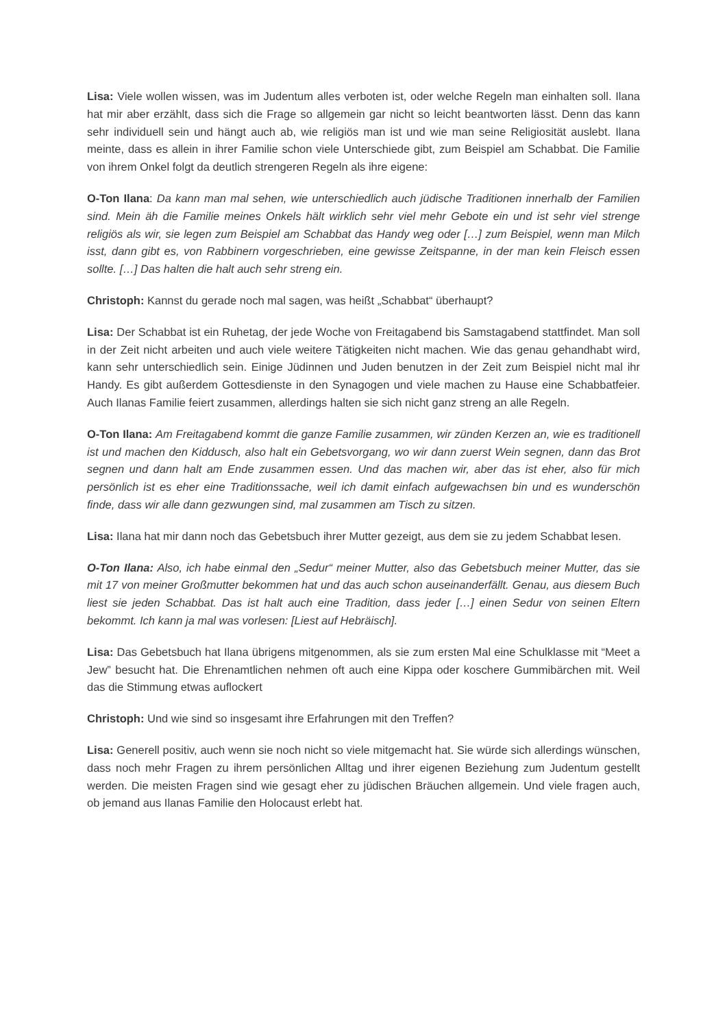Lisa: Viele wollen wissen, was im Judentum alles verboten ist, oder welche Regeln man einhalten soll. Ilana hat mir aber erzählt, dass sich die Frage so allgemein gar nicht so leicht beantworten lässt. Denn das kann sehr individuell sein und hängt auch ab, wie religiös man ist und wie man seine Religiosität auslebt. Ilana meinte, dass es allein in ihrer Familie schon viele Unterschiede gibt, zum Beispiel am Schabbat. Die Familie von ihrem Onkel folgt da deutlich strengeren Regeln als ihre eigene:
O-Ton Ilana: Da kann man mal sehen, wie unterschiedlich auch jüdische Traditionen innerhalb der Familien sind. Mein äh die Familie meines Onkels hält wirklich sehr viel mehr Gebote ein und ist sehr viel strenge religiös als wir, sie legen zum Beispiel am Schabbat das Handy weg oder […] zum Beispiel, wenn man Milch isst, dann gibt es, von Rabbinern vorgeschrieben, eine gewisse Zeitspanne, in der man kein Fleisch essen sollte. […] Das halten die halt auch sehr streng ein.
Christoph: Kannst du gerade noch mal sagen, was heißt „Schabbat“ überhaupt?
Lisa: Der Schabbat ist ein Ruhetag, der jede Woche von Freitagabend bis Samstagabend stattfindet. Man soll in der Zeit nicht arbeiten und auch viele weitere Tätigkeiten nicht machen. Wie das genau gehandhabt wird, kann sehr unterschiedlich sein. Einige Jüdinnen und Juden benutzen in der Zeit zum Beispiel nicht mal ihr Handy. Es gibt außerdem Gottesdienste in den Synagogen und viele machen zu Hause eine Schabbatfeier. Auch Ilanas Familie feiert zusammen, allerdings halten sie sich nicht ganz streng an alle Regeln.
O-Ton Ilana: Am Freitagabend kommt die ganze Familie zusammen, wir zünden Kerzen an, wie es traditionell ist und machen den Kiddusch, also halt ein Gebetsvorgang, wo wir dann zuerst Wein segnen, dann das Brot segnen und dann halt am Ende zusammen essen. Und das machen wir, aber das ist eher, also für mich persönlich ist es eher eine Traditionssache, weil ich damit einfach aufgewachsen bin und es wunderschön finde, dass wir alle dann gezwungen sind, mal zusammen am Tisch zu sitzen.
Lisa: Ilana hat mir dann noch das Gebetsbuch ihrer Mutter gezeigt, aus dem sie zu jedem Schabbat lesen.
O-Ton Ilana: Also, ich habe einmal den „Sedur“ meiner Mutter, also das Gebetsbuch meiner Mutter, das sie mit 17 von meiner Großmutter bekommen hat und das auch schon auseinanderfällt. Genau, aus diesem Buch liest sie jeden Schabbat. Das ist halt auch eine Tradition, dass jeder […] einen Sedur von seinen Eltern bekommt. Ich kann ja mal was vorlesen: [Liest auf Hebräisch].
Lisa: Das Gebetsbuch hat Ilana übrigens mitgenommen, als sie zum ersten Mal eine Schulklasse mit “Meet a Jew” besucht hat. Die Ehrenamtlichen nehmen oft auch eine Kippa oder koschere Gummibärchen mit. Weil das die Stimmung etwas auflockert
Christoph: Und wie sind so insgesamt ihre Erfahrungen mit den Treffen?
Lisa: Generell positiv, auch wenn sie noch nicht so viele mitgemacht hat. Sie würde sich allerdings wünschen, dass noch mehr Fragen zu ihrem persönlichen Alltag und ihrer eigenen Beziehung zum Judentum gestellt werden. Die meisten Fragen sind wie gesagt eher zu jüdischen Bräuchen allgemein. Und viele fragen auch, ob jemand aus Ilanas Familie den Holocaust erlebt hat.